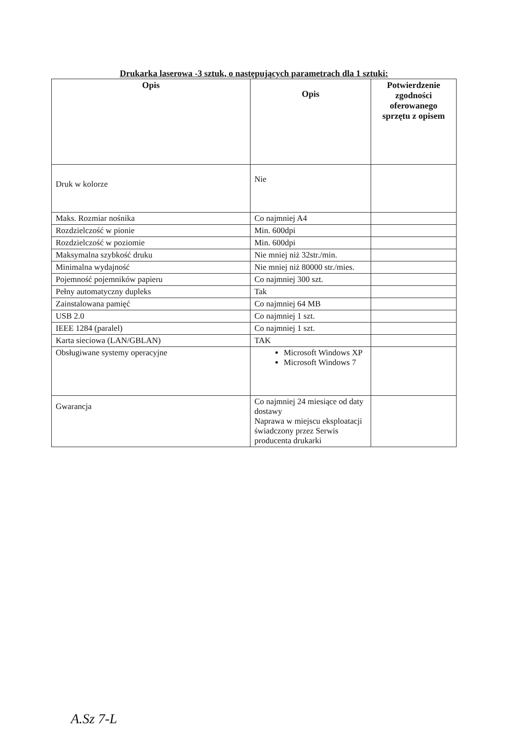Drukarka laserowa -3 sztuk, o następujących parametrach dla 1 sztuki:
| Opis | Opis | Potwierdzenie zgodności oferowanego sprzętu z opisem |
| --- | --- | --- |
| Druk w kolorze | Nie | |
| Maks. Rozmiar nośnika | Co najmniej A4 | |
| Rozdzielczość w pionie | Min. 600dpi | |
| Rozdzielczość w poziomie | Min. 600dpi | |
| Maksymalna szybkość druku | Nie mniej niż 32str./min. | |
| Minimalna wydajność | Nie mniej niż 80000 str./mies. | |
| Pojemność pojemników papieru | Co najmniej 300 szt. | |
| Pełny automatyczny dupleks | Tak | |
| Zainstalowana pamięć | Co najmniej 64 MB | |
| USB 2.0 | Co najmniej 1 szt. | |
| IEEE 1284 (paralel) | Co najmniej 1 szt. | |
| Karta sieciowa (LAN/GBLAN) | TAK | |
| Obsługiwane systemy operacyjne | Microsoft Windows XP Microsoft Windows 7 | |
| Gwarancja | Co najmniej 24 miesiące od daty dostawy Naprawa w miejscu eksploatacji świadczony przez Serwis producenta drukarki | |
A.Sz 7-L